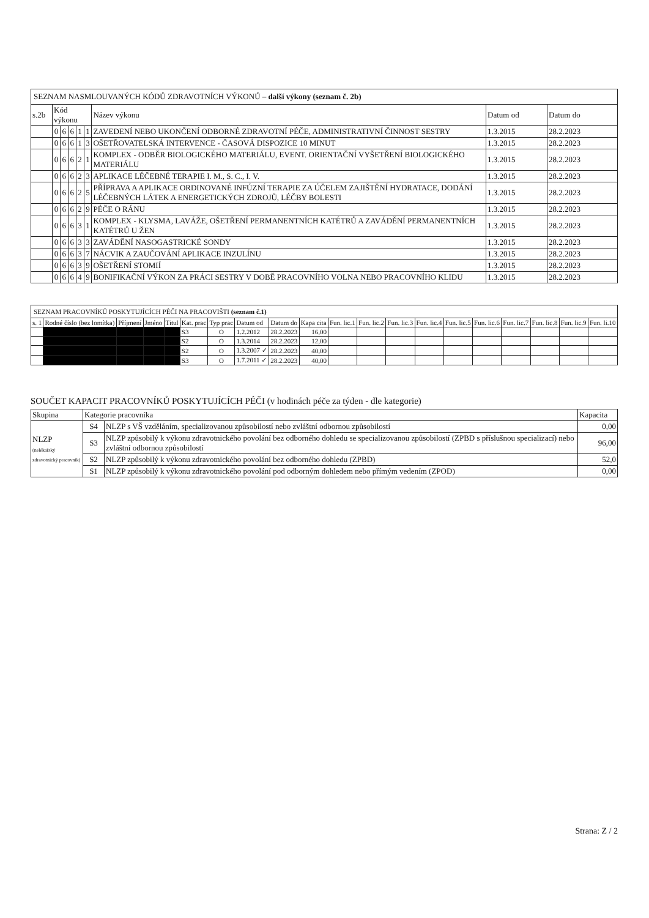| SEZNAM NASMLOUVANÝCH KÓDŮ ZDRAVOTNÍCH VÝKONŮ – další výkony (seznam č. 2b) | | | | | | | | |
| s.2b | Kód výkonu | | | | | Název výkonu | Datum od | Datum do |
| | 0 | 6 | 6 | 1 | 1 | ZAVEDENÍ NEBO UKONČENÍ ODBORNÉ ZDRAVOTNÍ PÉČE, ADMINISTRATIVNÍ ČINNOST SESTRY | 1.3.2015 | 28.2.2023 |
| | 0 | 6 | 6 | 1 | 3 | OŠETŘOVATELSKÁ INTERVENCE - ČASOVÁ DISPOZICE 10 MINUT | 1.3.2015 | 28.2.2023 |
| | 0 | 6 | 6 | 2 | 1 | KOMPLEX - ODBĚR BIOLOGICKÉHO MATERIÁLU, EVENT. ORIENTAČNÍ VYŠETŘENÍ BIOLOGICKÉHO MATERIÁLU | 1.3.2015 | 28.2.2023 |
| | 0 | 6 | 6 | 2 | 3 | APLIKACE LÉČEBNÉ TERAPIE I. M., S. C., I. V. | 1.3.2015 | 28.2.2023 |
| | 0 | 6 | 6 | 2 | 5 | PŘÍPRAVA A APLIKACE ORDINOVANÉ INFÚZNÍ TERAPIE ZA ÚČELEM ZAJIŠTĚNÍ HYDRATACE, DODÁNÍ LÉČEBNÝCH LÁTEK A ENERGETICKÝCH ZDROJŮ, LÉČBY BOLESTI | 1.3.2015 | 28.2.2023 |
| | 0 | 6 | 6 | 2 | 9 | PÉČE O RÁNU | 1.3.2015 | 28.2.2023 |
| | 0 | 6 | 6 | 3 | 1 | KOMPLEX - KLYSMA, LAVÁŽE, OŠETŘENÍ PERMANENTNÍCH KATÉTRŮ A ZAVÁDĚNÍ PERMANENTNÍCH KATÉTRŮ U ŽEN | 1.3.2015 | 28.2.2023 |
| | 0 | 6 | 6 | 3 | 3 | ZAVÁDĚNÍ NASOGASTRICKÉ SONDY | 1.3.2015 | 28.2.2023 |
| | 0 | 6 | 6 | 3 | 7 | NÁCVIK A ZAUČOVÁNÍ APLIKACE INZULÍNU | 1.3.2015 | 28.2.2023 |
| | 0 | 6 | 6 | 3 | 9 | OŠETŘENÍ STOMIÍ | 1.3.2015 | 28.2.2023 |
| | 0 | 6 | 6 | 4 | 9 | BONIFIKAČNÍ VÝKON ZA PRÁCI SESTRY V DOBĚ PRACOVNÍHO VOLNA NEBO PRACOVNÍHO KLIDU | 1.3.2015 | 28.2.2023 |
| SEZNAM PRACOVNÍKŮ POSKYTUJÍCÍCH PÉČI NA PRACOVIŠTI (seznam č.1) | | | | | | | | | | | | | | | | | | | |
| s. 1 | Rodné číslo (bez lomítka) | Příjmení | Jméno | Titul | Kat. prac | Typ prac | Datum od | Datum do | Kapa cita | Fun. lic.1 | Fun. lic.2 | Fun. lic.3 | Fun. lic.4 | Fun. lic.5 | Fun. lic.6 | Fun. lic.7 | Fun. lic.8 | Fun. lic.9 | Fun. li.10 |
| | | | | | S3 | O | 1.2.2012 | 28.2.2023 | 16,00 | | | | | | | | | | |
| | | | | | S2 | O | 1.3.2014 | 28.2.2023 | 12,00 | | | | | | | | | | |
| | | | | | S2 | O | 1.3.2007 ✓ | 28.2.2023 | 40,00 | | | | | | | | | | |
| | | | | | S3 | O | 1.7.2011 ✓ | 28.2.2023 | 40,00 | | | | | | | | | | |
SOUČET KAPACIT PRACOVNÍKŮ POSKYTUJÍCÍCH PÉČI (v hodinách péče za týden - dle kategorie)
| Skupina | Kategorie pracovníka | | Kapacita |
| --- | --- | --- | --- |
| NLZP (nelékařský zdravotnický pracovník) | S4 | NLZP s VŠ vzděláním, specializovanou způsobilostí nebo zvláštní odbornou způsobilostí | 0,00 |
| | S3 | NLZP způsobilý k výkonu zdravotnického povolání bez odborného dohledu se specializovanou způsobilostí (ZPBD s příslušnou specializací) nebo zvláštní odbornou způsobilostí | 96,00 |
| | S2 | NLZP způsobilý k výkonu zdravotnického povolání bez odborného dohledu (ZPBD) | 52,0 |
| | S1 | NLZP způsobilý k výkonu zdravotnického povolání pod odborným dohledem nebo přímým vedením (ZPOD) | 0,00 |
Strana: Z / 2